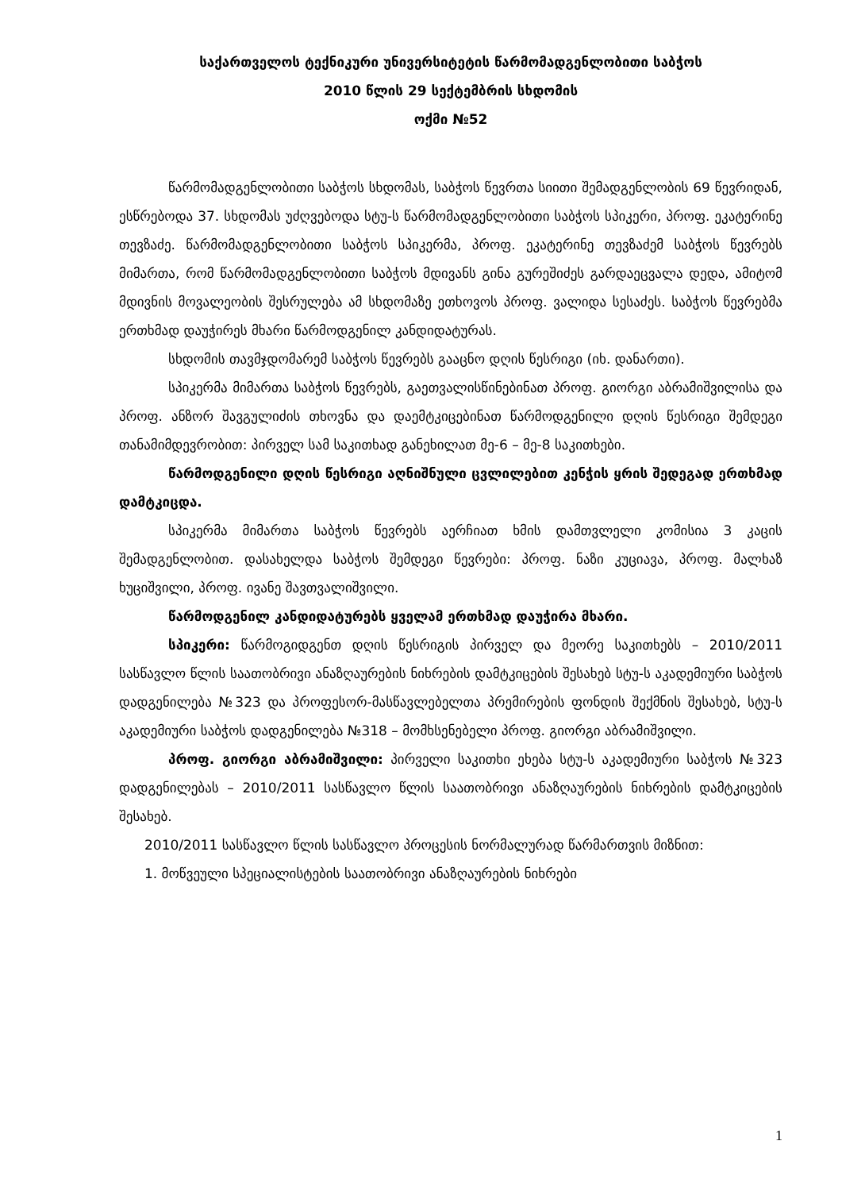საქართველოს ტექნიკური უნივერსიტეტის წარმომადგენლობითი საბჭოს
2010 წლის 29 სექტემბრის სხდომის
ოქმი №52
წარმომადგენლობითი საბჭოს სხდომას, საბჭოს წევრთა სიითი შემადგენლობის 69 წევრიდან, ესწრებოდა 37. სხდომას უძღვებოდა სტუ-ს წარმომადგენლობითი საბჭოს სპიკერი, პროფ. ეკატერინე თევზაძე. წარმომადგენლობითი საბჭოს სპიკერმა, პროფ. ეკატერინე თევზაძემ საბჭოს წევრებს მიმართა, რომ წარმომადგენლობითი საბჭოს მდივანს გინა გურეშიძეს გარდაეცვალა დედა, ამიტომ მდივნის მოვალეობის შესრულება ამ სხდომაზე ეთხოვოს პროფ. ვალიდა სესაძეს. საბჭოს წევრებმა ერთხმად დაუჭირეს მხარი წარმოდგენილ კანდიდატურას.
სხდომის თავმჯდომარემ საბჭოს წევრებს გააცნო დღის წესრიგი (იხ. დანართი).
სპიკერმა მიმართა საბჭოს წევრებს, გაეთვალისწინებინათ პროფ. გიორგი აბრამიშვილისა და პროფ. ანზორ შავგულიძის თხოვნა და დაემტკიცებინათ წარმოდგენილი დღის წესრიგი შემდეგი თანამიმდევრობით: პირველ სამ საკითხად განეხილათ მე-6 – მე-8 საკითხები.
წარმოდგენილი დღის წესრიგი აღნიშნული ცვლილებით კენჭის ყრის შედეგად ერთხმად დამტკიცდა.
სპიკერმა მიმართა საბჭოს წევრებს აერჩიათ ხმის დამთვლელი კომისია 3 კაცის შემადგენლობით. დასახელდა საბჭოს შემდეგი წევრები: პროფ. ნაზი კუციავა, პროფ. მალხაზ ხუციშვილი, პროფ. ივანე შავთვალიშვილი.
წარმოდგენილ კანდიდატურებს ყველამ ერთხმად დაუჭირა მხარი.
სპიკერი: წარმოგიდგენთ დღის წესრიგის პირველ და მეორე საკითხებს – 2010/2011 სასწავლო წლის საათობრივი ანაზღაურების ნიხრების დამტკიცების შესახებ სტუ-ს აკადემიური საბჭოს დადგენილება №323 და პროფესორ-მასწავლებელთა პრემირების ფონდის შექმნის შესახებ, სტუ-ს აკადემიური საბჭოს დადგენილება №318 – მომხსენებელი პროფ. გიორგი აბრამიშვილი.
პროფ. გიორგი აბრამიშვილი: პირველი საკითხი ეხება სტუ-ს აკადემიური საბჭოს №323 დადგენილებას – 2010/2011 სასწავლო წლის საათობრივი ანაზღაურების ნიხრების დამტკიცების შესახებ.
2010/2011 სასწავლო წლის სასწავლო პროცესის ნორმალურად წარმართვის მიზნით:
1. მოწვეული სპეციალისტების საათობრივი ანაზღაურების ნიხრები
1